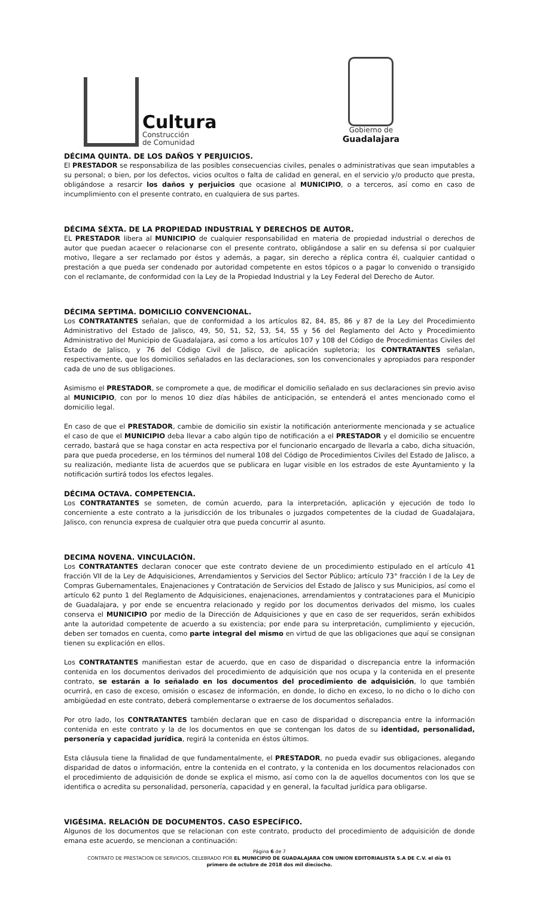Cultura
Construcción
de Comunidad
Gobierno de
Guadalajara
DÉCIMA QUINTA. DE LOS DAÑOS Y PERJUICIOS.
El PRESTADOR se responsabiliza de las posibles consecuencias civiles, penales o administrativas que sean imputables a su personal; o bien, por los defectos, vicios ocultos o falta de calidad en general, en el servicio y/o producto que presta, obligándose a resarcir los daños y perjuicios que ocasione al MUNICIPIO, o a terceros, así como en caso de incumplimiento con el presente contrato, en cualquiera de sus partes.
DÉCIMA SÉXTA. DE LA PROPIEDAD INDUSTRIAL Y DERECHOS DE AUTOR.
EL PRESTADOR libera al MUNICIPIO de cualquier responsabilidad en materia de propiedad industrial o derechos de autor que puedan acaecer o relacionarse con el presente contrato, obligándose a salir en su defensa si por cualquier motivo, llegare a ser reclamado por éstos y además, a pagar, sin derecho a réplica contra él, cualquier cantidad o prestación a que pueda ser condenado por autoridad competente en estos tópicos o a pagar lo convenido o transigido con el reclamante, de conformidad con la Ley de la Propiedad Industrial y la Ley Federal del Derecho de Autor.
DÉCIMA SEPTIMA. DOMICILIO CONVENCIONAL.
Los CONTRATANTES señalan, que de conformidad a los artículos 82, 84, 85, 86 y 87 de la Ley del Procedimiento Administrativo del Estado de Jalisco, 49, 50, 51, 52, 53, 54, 55 y 56 del Reglamento del Acto y Procedimiento Administrativo del Municipio de Guadalajara, así como a los artículos 107 y 108 del Código de Procedimientas Civiles del Estado de Jalisco, y 76 del Código Civil de Jalisco, de aplicación supletoria; los CONTRATANTES señalan, respectivamente, que los domicilios señalados en las declaraciones, son los convencionales y apropiados para responder cada de uno de sus obligaciones.
Asimismo el PRESTADOR, se compromete a que, de modificar el domicilio señalado en sus declaraciones sin previo aviso al MUNICIPIO, con por lo menos 10 diez días hábiles de anticipación, se entenderá el antes mencionado como el domicilio legal.
En caso de que el PRESTADOR, cambie de domicilio sin existir la notificación anteriormente mencionada y se actualice el caso de que el MUNICIPIO deba llevar a cabo algún tipo de notificación a el PRESTADOR y el domicilio se encuentre cerrado, bastará que se haga constar en acta respectiva por el funcionario encargado de llevarla a cabo, dicha situación, para que pueda procederse, en los términos del numeral 108 del Código de Procedimientos Civiles del Estado de Jalisco, a su realización, mediante lista de acuerdos que se publicara en lugar visible en los estrados de este Ayuntamiento y la notificación surtirá todos los efectos legales.
DÉCIMA OCTAVA. COMPETENCIA.
Los CONTRATANTES se someten, de común acuerdo, para la interpretación, aplicación y ejecución de todo lo concerniente a este contrato a la jurisdicción de los tribunales o juzgados competentes de la ciudad de Guadalajara, Jalisco, con renuncia expresa de cualquier otra que pueda concurrir al asunto.
DECIMA NOVENA. VINCULACIÓN.
Los CONTRATANTES declaran conocer que este contrato deviene de un procedimiento estipulado en el artículo 41 fracción VII de la Ley de Adquisiciones, Arrendamientos y Servicios del Sector Público; artículo 73° fracción I de la Ley de Compras Gubernamentales, Enajenaciones y Contratación de Servicios del Estado de Jalisco y sus Municipios, así como el artículo 62 punto 1 del Reglamento de Adquisiciones, enajenaciones, arrendamientos y contrataciones para el Municipio de Guadalajara, y por ende se encuentra relacionado y regido por los documentos derivados del mismo, los cuales conserva el MUNICIPIO por medio de la Dirección de Adquisiciones y que en caso de ser requeridos, serán exhibidos ante la autoridad competente de acuerdo a su existencia; por ende para su interpretación, cumplimiento y ejecución, deben ser tomados en cuenta, como parte integral del mismo en virtud de que las obligaciones que aquí se consignan tienen su explicación en ellos.
Los CONTRATANTES manifiestan estar de acuerdo, que en caso de disparidad o discrepancia entre la información contenida en los documentos derivados del procedimiento de adquisición que nos ocupa y la contenida en el presente contrato, se estarán a lo señalado en los documentos del procedimiento de adquisición, lo que también ocurrirá, en caso de exceso, omisión o escasez de información, en donde, lo dicho en exceso, lo no dicho o lo dicho con ambigüedad en este contrato, deberá complementarse o extraerse de los documentos señalados.
Por otro lado, los CONTRATANTES también declaran que en caso de disparidad o discrepancia entre la información contenida en este contrato y la de los documentos en que se contengan los datos de su identidad, personalidad, personería y capacidad jurídica, regirá la contenida en éstos últimos.
Esta cláusula tiene la finalidad de que fundamentalmente, el PRESTADOR, no pueda evadir sus obligaciones, alegando disparidad de datos o información, entre la contenida en el contrato, y la contenida en los documentos relacionados con el procedimiento de adquisición de donde se explica el mismo, así como con la de aquellos documentos con los que se identifica o acredita su personalidad, personería, capacidad y en general, la facultad jurídica para obligarse.
VIGÉSIMA. RELACIÓN DE DOCUMENTOS. CASO ESPECÍFICO.
Algunos de los documentos que se relacionan con este contrato, producto del procedimiento de adquisición de donde emana este acuerdo, se mencionan a continuación:
Página 6 de 7
CONTRATO DE PRESTACION DE SERVICIOS, CELEBRADO POR EL MUNICIPIO DE GUADALAJARA CON UNION EDITORIALISTA S.A DE C.V. el día 01
primero de octubre de 2018 dos mil dieciocho.